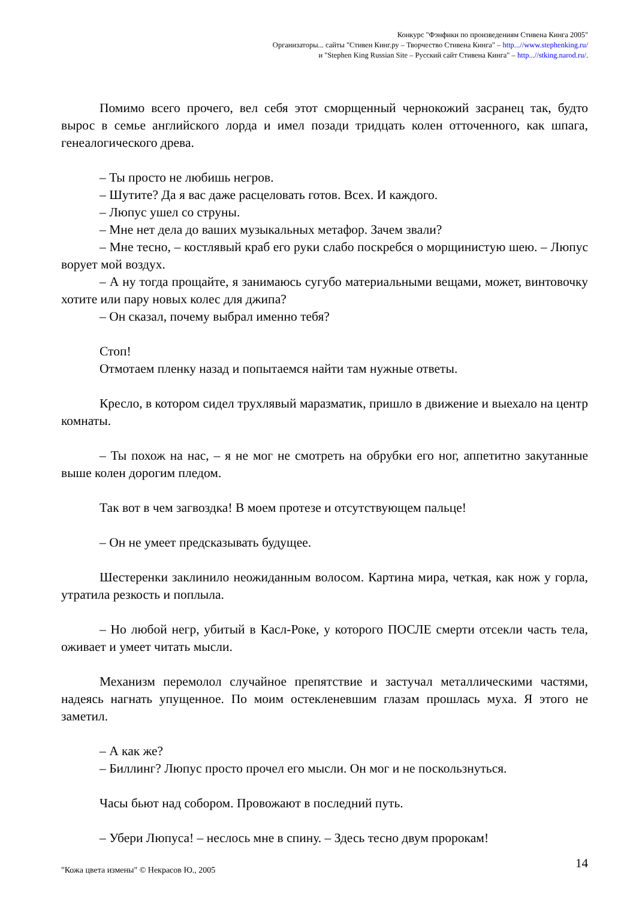Конкурс "Фэнфики по произведениям Стивена Кинга 2005"
Организаторы... сайты "Стивен Кинг.ру – Творчество Стивена Кинга" – http...//www.stephenking.ru/
и "Stephen King Russian Site – Русский сайт Стивена Кинга" – http...//stking.narod.ru/.
Помимо всего прочего, вел себя этот сморщенный чернокожий засранец так, будто вырос в семье английского лорда и имел позади тридцать колен отточенного, как шпага, генеалогического древа.
– Ты просто не любишь негров.
– Шутите? Да я вас даже расцеловать готов. Всех. И каждого.
– Люпус ушел со струны.
– Мне нет дела до ваших музыкальных метафор. Зачем звали?
– Мне тесно, – костлявый краб его руки слабо поскребся о морщинистую шею. – Люпус ворует мой воздух.
– А ну тогда прощайте, я занимаюсь сугубо материальными вещами, может, винтовочку хотите или пару новых колес для джипа?
– Он сказал, почему выбрал именно тебя?
Стоп!
Отмотаем пленку назад и попытаемся найти там нужные ответы.
Кресло, в котором сидел трухлявый маразматик, пришло в движение и выехало на центр комнаты.
– Ты похож на нас, – я не мог не смотреть на обрубки его ног, аппетитно закутанные выше колен дорогим пледом.
Так вот в чем загвоздка! В моем протезе и отсутствующем пальце!
– Он не умеет предсказывать будущее.
Шестеренки заклинило неожиданным волосом. Картина мира, четкая, как нож у горла, утратила резкость и поплыла.
– Но любой негр, убитый в Касл-Роке, у которого ПОСЛЕ смерти отсекли часть тела, оживает и умеет читать мысли.
Механизм перемолол случайное препятствие и застучал металлическими частями, надеясь нагнать упущенное. По моим остекленевшим глазам прошлась муха. Я этого не заметил.
– А как же?
– Биллинг? Люпус просто прочел его мысли. Он мог и не поскользнуться.
Часы бьют над собором. Провожают в последний путь.
– Убери Люпуса! – неслось мне в спину. – Здесь тесно двум пророкам!
14
"Кожа цвета измены" © Некрасов Ю., 2005